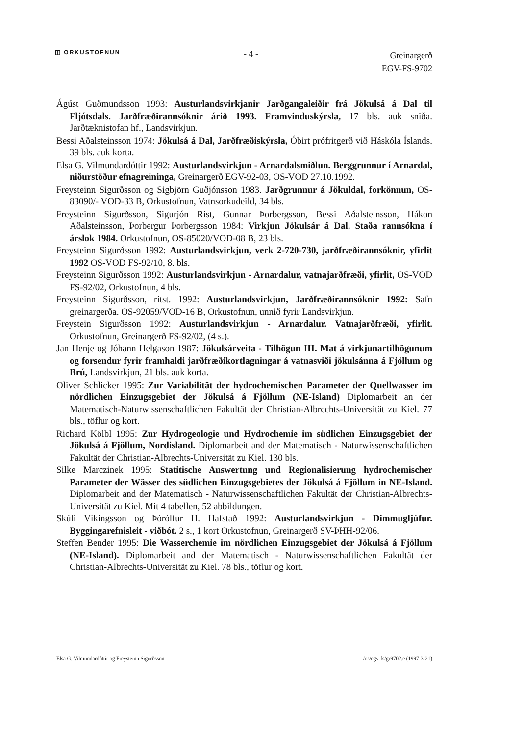◫ ORKUSTOFNUN
- 4 -
Greinargerð
EGV-FS-9702
Ágúst Guðmundsson 1993: Austurlandsvirkjanir Jarðgangaleiðir frá Jökulsá á Dal til Fljótsdals. Jarðfræðirannsóknir árið 1993. Framvinduskýrsla, 17 bls. auk sniða. Jarðtæknistofan hf., Landsvirkjun.
Bessi Aðalsteinsson 1974: Jökulsá á Dal, Jarðfræðiskýrsla, Óbirt prófritgerð við Háskóla Íslands. 39 bls. auk korta.
Elsa G. Vilmundardóttir 1992: Austurlandsvirkjun - Arnardalsmiðlun. Berggrunnur í Arnardal, niðurstöður efnagreininga, Greinargerð EGV-92-03, OS-VOD 27.10.1992.
Freysteinn Sigurðsson og Sigbjörn Guðjónsson 1983. Jarðgrunnur á Jökuldal, forkönnun, OS-83090/- VOD-33 B, Orkustofnun, Vatnsorkudeild, 34 bls.
Freysteinn Sigurðsson, Sigurjón Rist, Gunnar Þorbergsson, Bessi Aðalsteinsson, Hákon Aðalsteinsson, Þorbergur Þorbergsson 1984: Virkjun Jökulsár á Dal. Staða rannsókna í árslok 1984. Orkustofnun, OS-85020/VOD-08 B, 23 bls.
Freysteinn Sigurðsson 1992: Austurlandsvirkjun, verk 2-720-730, jarðfræðirannsóknir, yfirlit 1992 OS-VOD FS-92/10, 8. bls.
Freysteinn Sigurðsson 1992: Austurlandsvirkjun - Arnardalur, vatnajarðfræði, yfirlit, OS-VOD FS-92/02, Orkustofnun, 4 bls.
Freysteinn Sigurðsson, ritst. 1992: Austurlandsvirkjun, Jarðfræðirannsóknir 1992: Safn greinargerða. OS-92059/VOD-16 B, Orkustofnun, unnið fyrir Landsvirkjun.
Freystein Sigurðsson 1992: Austurlandsvirkjun - Arnardalur. Vatnajarðfræði, yfirlit. Orkustofnun, Greinargerð FS-92/02, (4 s.).
Jan Henje og Jóhann Helgason 1987: Jökulsárveita - Tilhögun III. Mat á virkjunartilhögunum og forsendur fyrir framhaldi jarðfræðikortlagningar á vatnasviði jökulsánna á Fjöllum og Brú, Landsvirkjun, 21 bls. auk korta.
Oliver Schlicker 1995: Zur Variabilität der hydrochemischen Parameter der Quellwasser im nördlichen Einzugsgebiet der Jökulsá á Fjöllum (NE-Island) Diplomarbeit an der Matematisch-Naturwissenschaftlichen Fakultät der Christian-Albrechts-Universität zu Kiel. 77 bls., töflur og kort.
Richard Kölbl 1995: Zur Hydrogeologie und Hydrochemie im südlichen Einzugsgebiet der Jökulsá á Fjöllum, Nordisland. Diplomarbeit and der Matematisch - Naturwissenschaftlichen Fakultät der Christian-Albrechts-Universität zu Kiel. 130 bls.
Silke Marczinek 1995: Statitische Auswertung und Regionalisierung hydrochemischer Parameter der Wässer des südlichen Einzugsgebietes der Jökulsá á Fjöllum in NE-Island. Diplomarbeit and der Matematisch - Naturwissenschaftlichen Fakultät der Christian-Albrechts-Universität zu Kiel. Mit 4 tabellen, 52 abbildungen.
Skúli Víkingsson og Þórólfur H. Hafstað 1992: Austurlandsvirkjun - Dimmugljúfur. Byggingarefnisleit - viðbót. 2 s., 1 kort Orkustofnun, Greinargerð SV-ÞHH-92/06.
Steffen Bender 1995: Die Wasserchemie im nördlichen Einzugsgebiet der Jökulsá á Fjöllum (NE-Island). Diplomarbeit and der Matematisch - Naturwissenschaftlichen Fakultät der Christian-Albrechts-Universität zu Kiel. 78 bls., töflur og kort.
Elsa G. Vilmundardóttir og Freysteinn Sigurðsson /os/egv-fs/gr9702.e (1997-3-21)